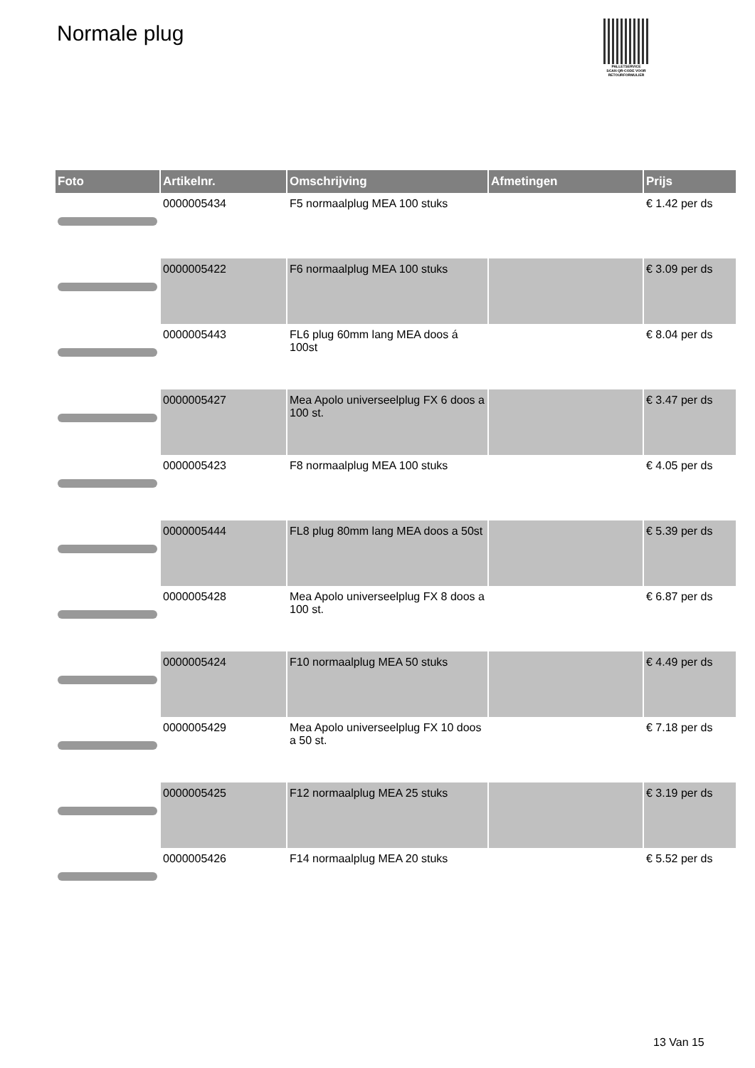Normale plug
PALLETSERVICE
SCAN QR-CODE VOOR RETOURFORMULIER
| Foto | Artikelnr. | Omschrijving | Afmetingen | Prijs |
| --- | --- | --- | --- | --- |
| | 0000005434 | F5 normaalplug MEA 100 stuks | | € 1.42 per ds |
| | 0000005422 | F6 normaalplug MEA 100 stuks | | € 3.09 per ds |
| | 0000005443 | FL6 plug 60mm lang MEA doos á 100st | | € 8.04 per ds |
| | 0000005427 | Mea Apolo universeelplug FX 6 doos a 100 st. | | € 3.47 per ds |
| | 0000005423 | F8 normaalplug MEA 100 stuks | | € 4.05 per ds |
| | 0000005444 | FL8 plug 80mm lang MEA doos a 50st | | € 5.39 per ds |
| | 0000005428 | Mea Apolo universeelplug FX 8 doos a 100 st. | | € 6.87 per ds |
| | 0000005424 | F10 normaalplug MEA 50 stuks | | € 4.49 per ds |
| | 0000005429 | Mea Apolo universeelplug FX 10 doos a 50 st. | | € 7.18 per ds |
| | 0000005425 | F12 normaalplug MEA 25 stuks | | € 3.19 per ds |
| | 0000005426 | F14 normaalplug MEA 20 stuks | | € 5.52 per ds |
13 Van 15